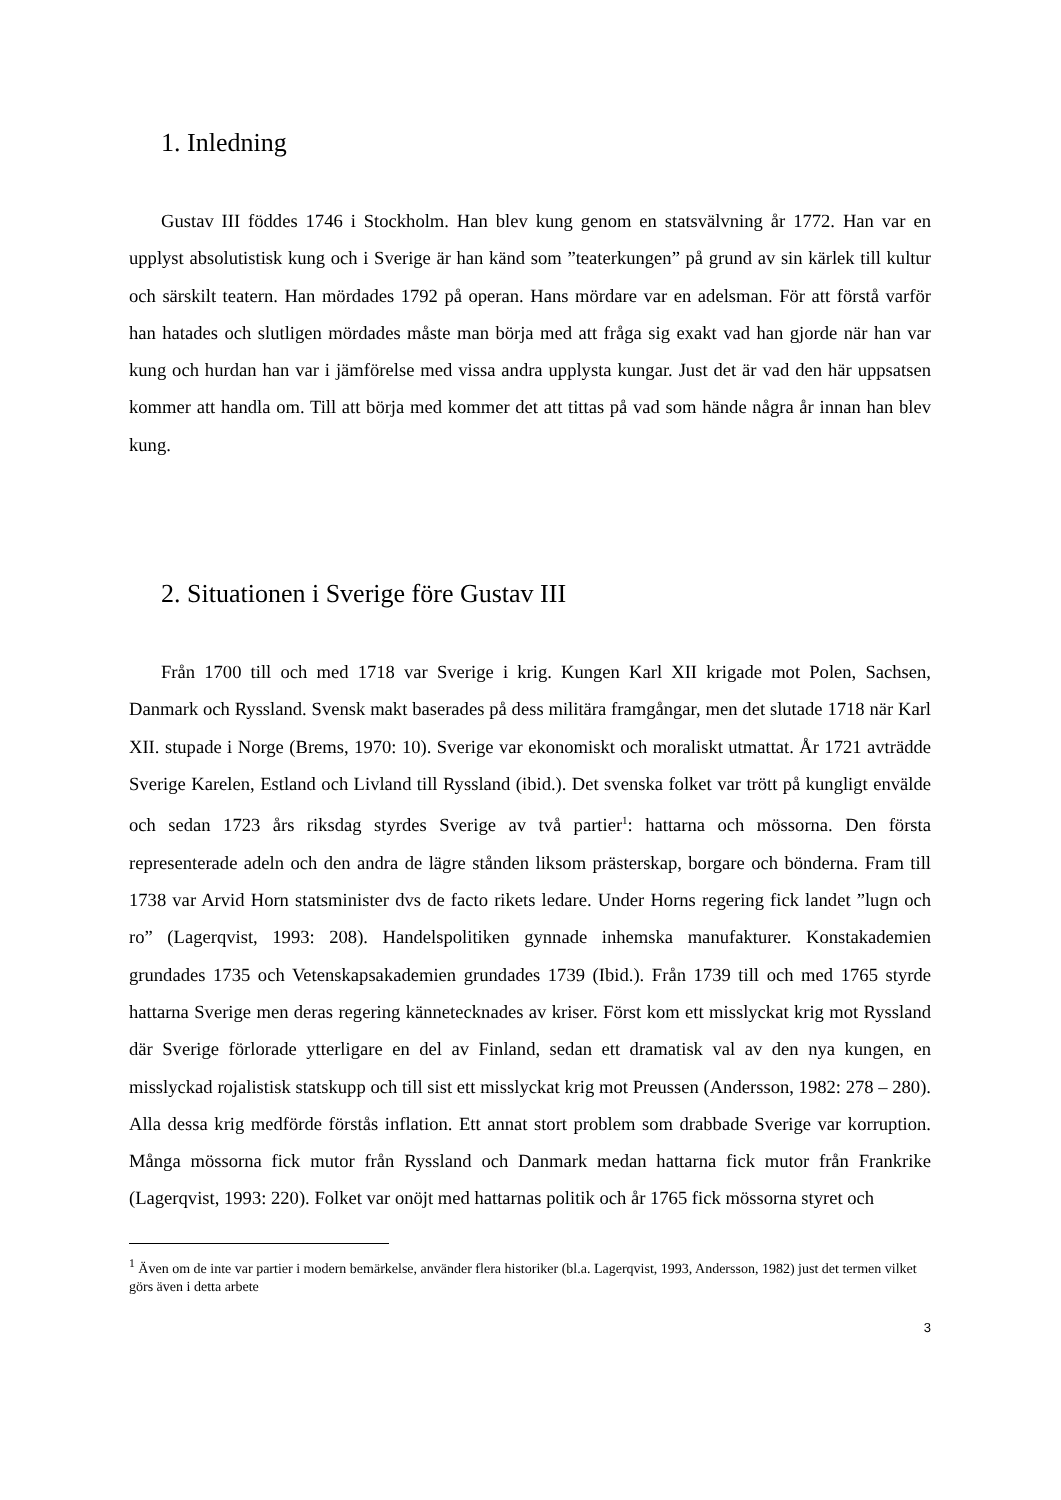1. Inledning
Gustav III föddes 1746 i Stockholm. Han blev kung genom en statsvälvning år 1772. Han var en upplyst absolutistisk kung och i Sverige är han känd som ”teaterkungen” på grund av sin kärlek till kultur och särskilt teatern. Han mördades 1792 på operan. Hans mördare var en adelsman. För att förstå varför han hatades och slutligen mördades måste man börja med att fråga sig exakt vad han gjorde när han var kung och hurdan han var i jämförelse med vissa andra upplysta kungar. Just det är vad den här uppsatsen kommer att handla om. Till att börja med kommer det att tittas på vad som hände några år innan han blev kung.
2. Situationen i Sverige före Gustav III
Från 1700 till och med 1718 var Sverige i krig. Kungen Karl XII krigade mot Polen, Sachsen, Danmark och Ryssland. Svensk makt baserades på dess militära framgångar, men det slutade 1718 när Karl XII. stupade i Norge (Brems, 1970: 10). Sverige var ekonomiskt och moraliskt utmattat. År 1721 avträdde Sverige Karelen, Estland och Livland till Ryssland (ibid.). Det svenska folket var trött på kungligt envälde och sedan 1723 års riksdag styrdes Sverige av två partier<sup>1</sup>: hattarna och mössorna. Den första representerade adeln och den andra de lägre stånden liksom prästerskap, borgare och bönderna. Fram till 1738 var Arvid Horn statsminister dvs de facto rikets ledare. Under Horns regering fick landet ”lugn och ro” (Lagerqvist, 1993: 208). Handelspolitiken gynnade inhemska manufakturer. Konstakademien grundades 1735 och Vetenskapsakademien grundades 1739 (Ibid.). Från 1739 till och med 1765 styrde hattarna Sverige men deras regering kännetecknades av kriser. Först kom ett misslyckat krig mot Ryssland där Sverige förlorade ytterligare en del av Finland, sedan ett dramatisk val av den nya kungen, en misslyckad rojalistisk statskupp och till sist ett misslyckat krig mot Preussen (Andersson, 1982: 278 – 280). Alla dessa krig medförde förstås inflation. Ett annat stort problem som drabbade Sverige var korruption. Många mössorna fick mutor från Ryssland och Danmark medan hattarna fick mutor från Frankrike (Lagerqvist, 1993: 220). Folket var onöjt med hattarnas politik och år 1765 fick mössorna styret och
<sup>1</sup> Även om de inte var partier i modern bemärkelse, använder flera historiker (bl.a. Lagerqvist, 1993, Andersson, 1982) just det termen vilket görs även i detta arbete
3